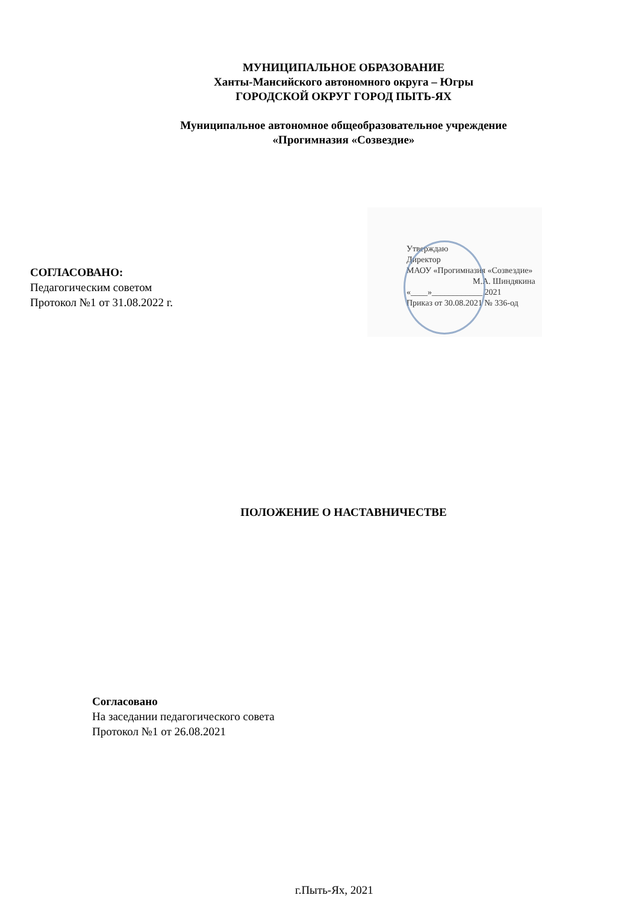МУНИЦИПАЛЬНОЕ ОБРАЗОВАНИЕ
Ханты-Мансийского автономного округа – Югры
ГОРОДСКОЙ ОКРУГ ГОРОД ПЫТЬ-ЯХ
Муниципальное автономное общеобразовательное учреждение
«Прогимназия «Созвездие»
СОГЛАСОВАНО:
Педагогическим советом
Протокол №1 от 31.08.2022 г.
Утверждаю
Директор
МАОУ «Прогимназия «Созвездие»
М.А. Шиндякина
«____»____________ 2021
Приказ от 30.08.2021 № 336-од
ПОЛОЖЕНИЕ О НАСТАВНИЧЕСТВЕ
Согласовано
На заседании педагогического совета
Протокол №1 от 26.08.2021
г.Пыть-Ях, 2021